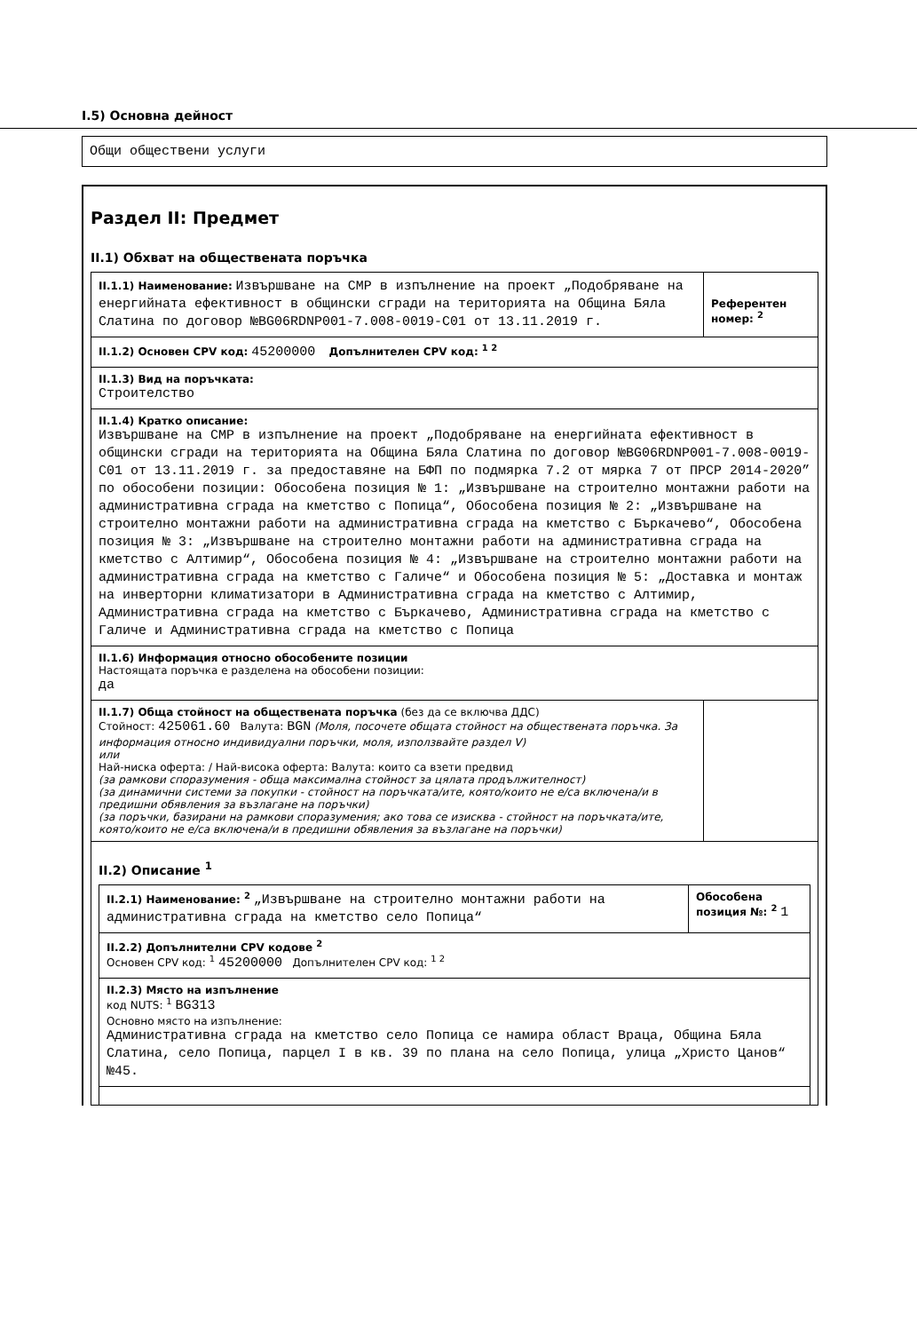I.5) Основна дейност
Общи обществени услуги
Раздел II: Предмет
II.1) Обхват на обществената поръчка
II.1.1) Наименование: Извършване на СМР в изпълнение на проект „Подобряване на енергийната ефективност в общински сгради на територията на Община Бяла Слатина по договор №BG06RDNP001-7.008-0019-C01 от 13.11.2019 г.
Референтен номер: <sup>2</sup>
II.1.2) Основен CPV код: 45200000 Допълнителен CPV код: <sup>1 2</sup>
II.1.3) Вид на поръчката:
Строителство
II.1.4) Кратко описание:
Извършване на СМР в изпълнение на проект „Подобряване на енергийната ефективност в общински сгради на територията на Община Бяла Слатина по договор №BG06RDNP001-7.008-0019-C01 от 13.11.2019 г. за предоставяне на БФП по подмярка 7.2 от мярка 7 от ПРСР 2014-2020” по обособени позиции: Обособена позиция № 1: „Извършване на строително монтажни работи на административна сграда на кметство с Попица“, Обособена позиция № 2: „Извършване на строително монтажни работи на административна сграда на кметство с Бъркачево“, Обособена позиция № 3: „Извършване на строително монтажни работи на административна сграда на кметство с Алтимир“, Обособена позиция № 4: „Извършване на строително монтажни работи на административна сграда на кметство с Галиче“ и Обособена позиция № 5: „Доставка и монтаж на инверторни климатизатори в Административна сграда на кметство с Алтимир, Административна сграда на кметство с Бъркачево, Административна сграда на кметство с Галиче и Административна сграда на кметство с Попица
II.1.6) Информация относно обособените позиции
Настоящата поръчка е разделена на обособени позиции:
да
II.1.7) Обща стойност на обществената поръчка (без да се включва ДДС)
Стойност: 425061.60 Валута: BGN (Моля, посочете общата стойност на обществената поръчка. За информация относно индивидуални поръчки, моля, използвайте раздел V)
или
Най-ниска оферта: / Най-висока оферта: Валута: които са взети предвид
(за рамкови споразумения - обща максимална стойност за цялата продължителност)
(за динамични системи за покупки - стойност на поръчката/ите, която/които не е/са включена/и в предишни обявления за възлагане на поръчки)
(за поръчки, базирани на рамкови споразумения; ако това се изисква - стойност на поръчката/ите, която/които не е/са включена/и в предишни обявления за възлагане на поръчки)
II.2) Описание <sup>1</sup>
II.2.1) Наименование: <sup>2</sup> „Извършване на строително монтажни работи на административна сграда на кметство село Попица“
Обособена позиция №: <sup>2</sup> 1
II.2.2) Допълнителни CPV кодове <sup>2</sup>
Основен CPV код: <sup>1</sup> 45200000 Допълнителен CPV код: <sup>1 2</sup>
II.2.3) Място на изпълнение
код NUTS: <sup>1</sup> BG313
Основно място на изпълнение:
Административна сграда на кметство село Попица се намира област Враца, Община Бяла Слатина, село Попица, парцел I в кв. 39 по плана на село Попица, улица „Христо Цанов“ №45.